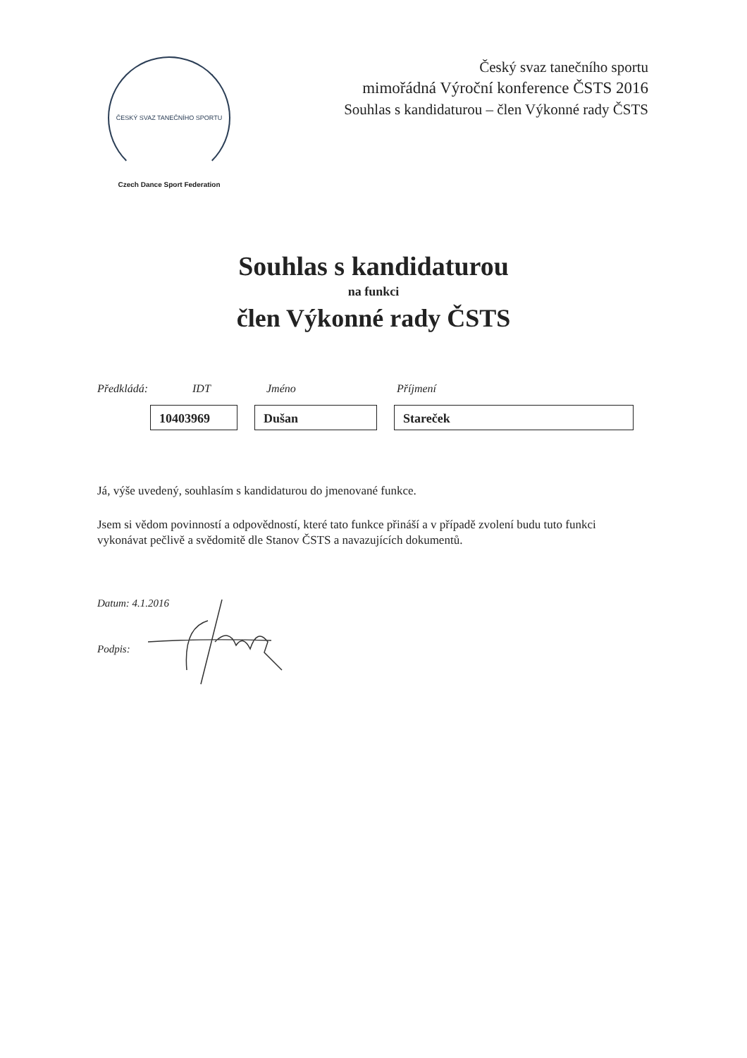ČESKÝ SVAZ TANEČNÍHO SPORTU
Czech Dance Sport Federation
Český svaz tanečního sportu
mimořádná Výroční konference ČSTS 2016
Souhlas s kandidaturou – člen Výkonné rady ČSTS
Souhlas s kandidaturou
na funkci
člen Výkonné rady ČSTS
Předkládá: IDT Jméno Příjmení
10403969 Dušan Stareček
Já, výše uvedený, souhlasím s kandidaturou do jmenované funkce.
Jsem si vědom povinností a odpovědností, které tato funkce přináší a v případě zvolení budu tuto funkci vykonávat pečlivě a svědomitě dle Stanov ČSTS a navazujících dokumentů.
Datum: 4.1.2016
Podpis: